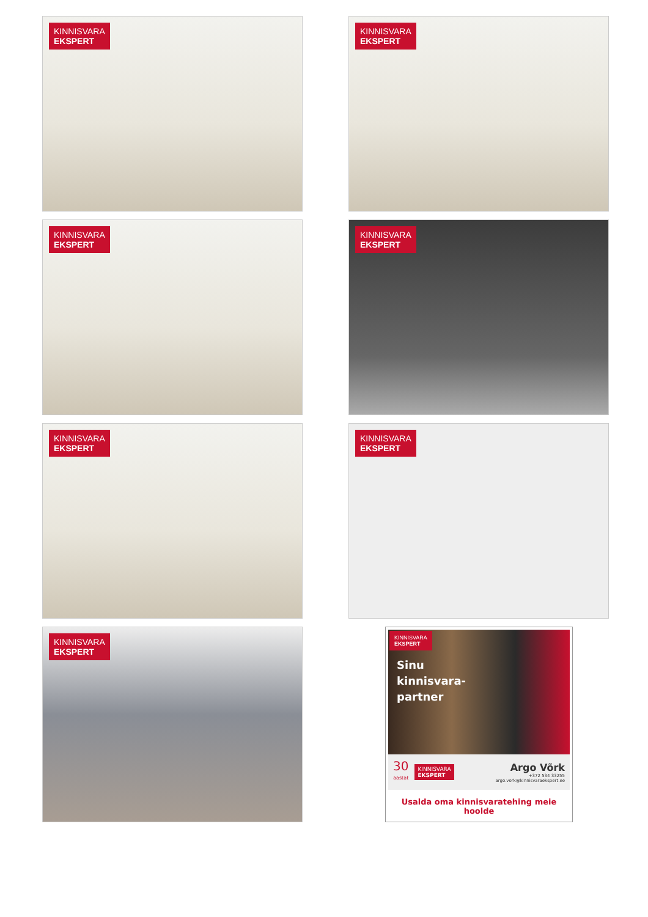KINNISVARA
EKSPERT
KINNISVARA
EKSPERT
KINNISVARA
EKSPERT
KINNISVARA
EKSPERT
KINNISVARA
EKSPERT
KINNISVARA
EKSPERT
KINNISVARA
EKSPERT
KINNISVARA
EKSPERT
Sinu
kinnisvara-
partner
30
aastat
KINNISVARA
EKSPERT
Argo Võrk
+372 534 33255
argo.vork@kinnisvaraekspert.ee
Usalda oma kinnisvaratehing meie hoolde